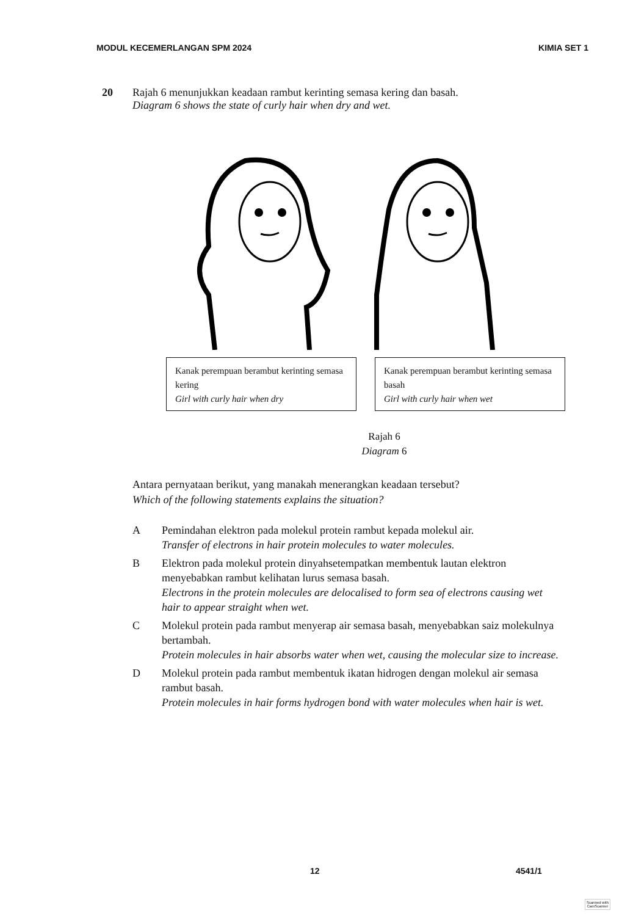MODUL KECEMERLANGAN SPM 2024 KIMIA SET 1
20 Rajah 6 menunjukkan keadaan rambut kerinting semasa kering dan basah.
Diagram 6 shows the state of curly hair when dry and wet.
Kanak perempuan berambut kerinting semasa kering
Girl with curly hair when dry
Kanak perempuan berambut kerinting semasa basah
Girl with curly hair when wet
Rajah 6
Diagram 6
Antara pernyataan berikut, yang manakah menerangkan keadaan tersebut?
Which of the following statements explains the situation?
A Pemindahan elektron pada molekul protein rambut kepada molekul air.
Transfer of electrons in hair protein molecules to water molecules.
B Elektron pada molekul protein dinyahsetempatkan membentuk lautan elektron menyebabkan rambut kelihatan lurus semasa basah.
Electrons in the protein molecules are delocalised to form sea of electrons causing wet hair to appear straight when wet.
C Molekul protein pada rambut menyerap air semasa basah, menyebabkan saiz molekulnya bertambah.
Protein molecules in hair absorbs water when wet, causing the molecular size to increase.
D Molekul protein pada rambut membentuk ikatan hidrogen dengan molekul air semasa rambut basah.
Protein molecules in hair forms hydrogen bond with water molecules when hair is wet.
12 4541/1
Scanned with
CamScanner